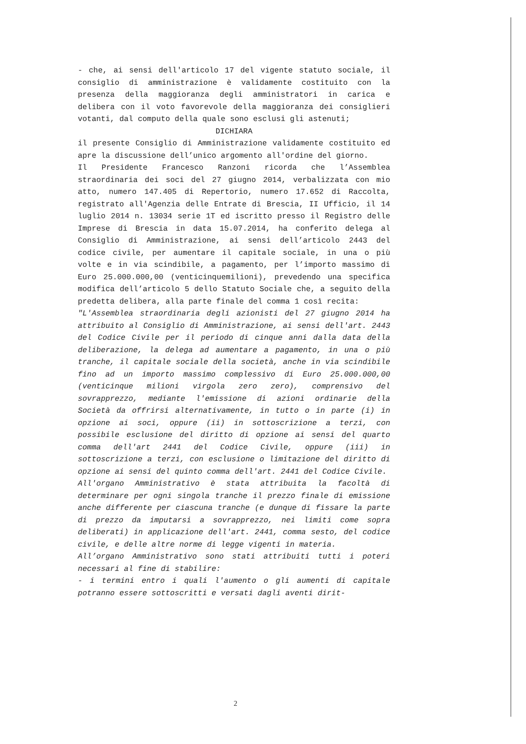- che, ai sensi dell'articolo 17 del vigente statuto sociale, il consiglio di amministrazione è validamente costituito con la presenza della maggioranza degli amministratori in carica e delibera con il voto favorevole della maggioranza dei consiglieri votanti, dal computo della quale sono esclusi gli astenuti;
DICHIARA
il presente Consiglio di Amministrazione validamente costituito ed apre la discussione dell’unico argomento all'ordine del giorno.
Il Presidente Francesco Ranzoni ricorda che l’Assemblea straordinaria dei soci del 27 giugno 2014, verbalizzata con mio atto, numero 147.405 di Repertorio, numero 17.652 di Raccolta, registrato all'Agenzia delle Entrate di Brescia, II Ufficio, il 14 luglio 2014 n. 13034 serie 1T ed iscritto presso il Registro delle Imprese di Brescia in data 15.07.2014, ha conferito delega al Consiglio di Amministrazione, ai sensi dell’articolo 2443 del codice civile, per aumentare il capitale sociale, in una o più volte e in via scindibile, a pagamento, per l’importo massimo di Euro 25.000.000,00 (venticinquemilioni), prevedendo una specifica modifica dell’articolo 5 dello Statuto Sociale che, a seguito della predetta delibera, alla parte finale del comma 1 così recita:
"L'Assemblea straordinaria degli azionisti del 27 giugno 2014 ha attribuito al Consiglio di Amministrazione, ai sensi dell'art. 2443 del Codice Civile per il periodo di cinque anni dalla data della deliberazione, la delega ad aumentare a pagamento, in una o più tranche, il capitale sociale della società, anche in via scindibile fino ad un importo massimo complessivo di Euro 25.000.000,00 (venticinque milioni virgola zero zero), comprensivo del sovrapprezzo, mediante l'emissione di azioni ordinarie della Società da offrirsi alternativamente, in tutto o in parte (i) in opzione ai soci, oppure (ii) in sottoscrizione a terzi, con possibile esclusione del diritto di opzione ai sensi del quarto comma dell'art 2441 del Codice Civile, oppure (iii) in sottoscrizione a terzi, con esclusione o limitazione del diritto di opzione ai sensi del quinto comma dell'art. 2441 del Codice Civile.
All'organo Amministrativo è stata attribuita la facoltà di determinare per ogni singola tranche il prezzo finale di emissione anche differente per ciascuna tranche (e dunque di fissare la parte di prezzo da imputarsi a sovrapprezzo, nei limiti come sopra deliberati) in applicazione dell'art. 2441, comma sesto, del codice civile, e delle altre norme di legge vigenti in materia.
All’organo Amministrativo sono stati attribuiti tutti i poteri necessari al fine di stabilire:
- i termini entro i quali l'aumento o gli aumenti di capitale potranno essere sottoscritti e versati dagli aventi dirit-
2